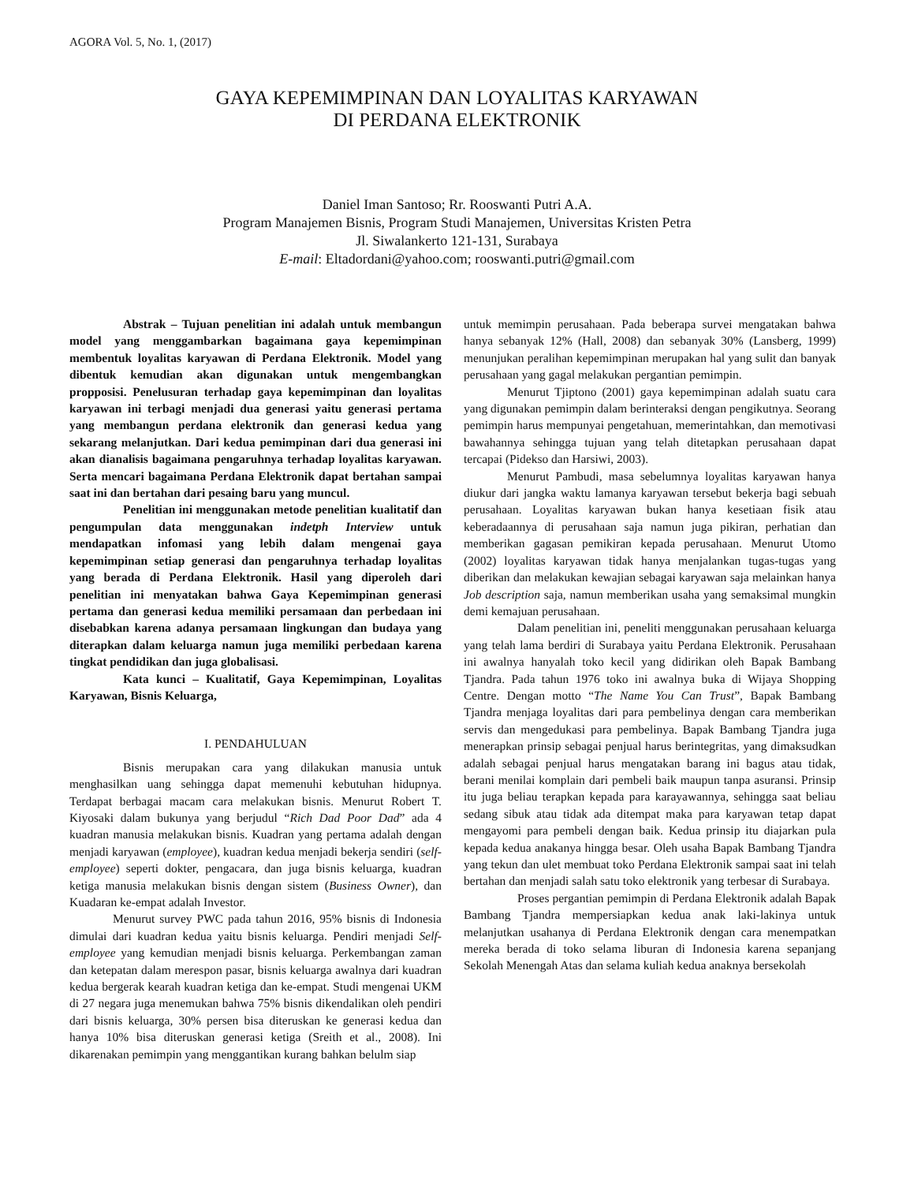AGORA Vol. 5, No. 1, (2017)
GAYA KEPEMIMPINAN DAN LOYALITAS KARYAWAN
DI PERDANA ELEKTRONIK
Daniel Iman Santoso; Rr. Rooswanti Putri A.A.
Program Manajemen Bisnis, Program Studi Manajemen, Universitas Kristen Petra
Jl. Siwalankerto 121-131, Surabaya
E-mail: Eltadordani@yahoo.com; rooswanti.putri@gmail.com
Abstrak – Tujuan penelitian ini adalah untuk membangun model yang menggambarkan bagaimana gaya kepemimpinan membentuk loyalitas karyawan di Perdana Elektronik. Model yang dibentuk kemudian akan digunakan untuk mengembangkan propposisi. Penelusuran terhadap gaya kepemimpinan dan loyalitas karyawan ini terbagi menjadi dua generasi yaitu generasi pertama yang membangun perdana elektronik dan generasi kedua yang sekarang melanjutkan. Dari kedua pemimpinan dari dua generasi ini akan dianalisis bagaimana pengaruhnya terhadap loyalitas karyawan. Serta mencari bagaimana Perdana Elektronik dapat bertahan sampai saat ini dan bertahan dari pesaing baru yang muncul.
Penelitian ini menggunakan metode penelitian kualitatif dan pengumpulan data menggunakan indetph Interview untuk mendapatkan infomasi yang lebih dalam mengenai gaya kepemimpinan setiap generasi dan pengaruhnya terhadap loyalitas yang berada di Perdana Elektronik. Hasil yang diperoleh dari penelitian ini menyatakan bahwa Gaya Kepemimpinan generasi pertama dan generasi kedua memiliki persamaan dan perbedaan ini disebabkan karena adanya persamaan lingkungan dan budaya yang diterapkan dalam keluarga namun juga memiliki perbedaan karena tingkat pendidikan dan juga globalisasi.
Kata kunci – Kualitatif, Gaya Kepemimpinan, Loyalitas Karyawan, Bisnis Keluarga,
I. PENDAHULUAN
Bisnis merupakan cara yang dilakukan manusia untuk menghasilkan uang sehingga dapat memenuhi kebutuhan hidupnya. Terdapat berbagai macam cara melakukan bisnis. Menurut Robert T. Kiyosaki dalam bukunya yang berjudul “Rich Dad Poor Dad” ada 4 kuadran manusia melakukan bisnis. Kuadran yang pertama adalah dengan menjadi karyawan (employee), kuadran kedua menjadi bekerja sendiri (self-employee) seperti dokter, pengacara, dan juga bisnis keluarga, kuadran ketiga manusia melakukan bisnis dengan sistem (Business Owner), dan Kuadaran ke-empat adalah Investor.
Menurut survey PWC pada tahun 2016, 95% bisnis di Indonesia dimulai dari kuadran kedua yaitu bisnis keluarga. Pendiri menjadi Self-employee yang kemudian menjadi bisnis keluarga. Perkembangan zaman dan ketepatan dalam merespon pasar, bisnis keluarga awalnya dari kuadran kedua bergerak kearah kuadran ketiga dan ke-empat. Studi mengenai UKM di 27 negara juga menemukan bahwa 75% bisnis dikendalikan oleh pendiri dari bisnis keluarga, 30% persen bisa diteruskan ke generasi kedua dan hanya 10% bisa diteruskan generasi ketiga (Sreith et al., 2008). Ini dikarenakan pemimpin yang menggantikan kurang bahkan belulm siap
untuk memimpin perusahaan. Pada beberapa survei mengatakan bahwa hanya sebanyak 12% (Hall, 2008) dan sebanyak 30% (Lansberg, 1999) menunjukan peralihan kepemimpinan merupakan hal yang sulit dan banyak perusahaan yang gagal melakukan pergantian pemimpin.
Menurut Tjiptono (2001) gaya kepemimpinan adalah suatu cara yang digunakan pemimpin dalam berinteraksi dengan pengikutnya. Seorang pemimpin harus mempunyai pengetahuan, memerintahkan, dan memotivasi bawahannya sehingga tujuan yang telah ditetapkan perusahaan dapat tercapai (Pidekso dan Harsiwi, 2003).
Menurut Pambudi, masa sebelumnya loyalitas karyawan hanya diukur dari jangka waktu lamanya karyawan tersebut bekerja bagi sebuah perusahaan. Loyalitas karyawan bukan hanya kesetiaan fisik atau keberadaannya di perusahaan saja namun juga pikiran, perhatian dan memberikan gagasan pemikiran kepada perusahaan. Menurut Utomo (2002) loyalitas karyawan tidak hanya menjalankan tugas-tugas yang diberikan dan melakukan kewajian sebagai karyawan saja melainkan hanya Job description saja, namun memberikan usaha yang semaksimal mungkin demi kemajuan perusahaan.
Dalam penelitian ini, peneliti menggunakan perusahaan keluarga yang telah lama berdiri di Surabaya yaitu Perdana Elektronik. Perusahaan ini awalnya hanyalah toko kecil yang didirikan oleh Bapak Bambang Tjandra. Pada tahun 1976 toko ini awalnya buka di Wijaya Shopping Centre. Dengan motto “The Name You Can Trust”, Bapak Bambang Tjandra menjaga loyalitas dari para pembelinya dengan cara memberikan servis dan mengedukasi para pembelinya. Bapak Bambang Tjandra juga menerapkan prinsip sebagai penjual harus berintegritas, yang dimaksudkan adalah sebagai penjual harus mengatakan barang ini bagus atau tidak, berani menilai komplain dari pembeli baik maupun tanpa asuransi. Prinsip itu juga beliau terapkan kepada para karayawannya, sehingga saat beliau sedang sibuk atau tidak ada ditempat maka para karyawan tetap dapat mengayomi para pembeli dengan baik. Kedua prinsip itu diajarkan pula kepada kedua anakanya hingga besar. Oleh usaha Bapak Bambang Tjandra yang tekun dan ulet membuat toko Perdana Elektronik sampai saat ini telah bertahan dan menjadi salah satu toko elektronik yang terbesar di Surabaya.
Proses pergantian pemimpin di Perdana Elektronik adalah Bapak Bambang Tjandra mempersiapkan kedua anak laki-lakinya untuk melanjutkan usahanya di Perdana Elektronik dengan cara menempatkan mereka berada di toko selama liburan di Indonesia karena sepanjang Sekolah Menengah Atas dan selama kuliah kedua anaknya bersekolah